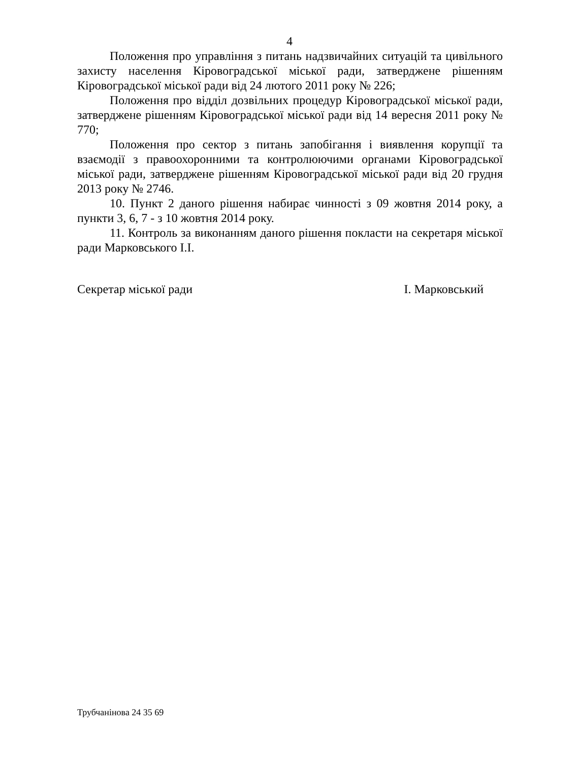4
Положення про управління з питань надзвичайних ситуацій та цивільного захисту населення Кіровоградської міської ради, затверджене рішенням Кіровоградської міської ради від 24 лютого 2011 року № 226;
Положення про відділ дозвільних процедур Кіровоградської міської ради, затверджене рішенням Кіровоградської міської ради від 14 вересня 2011 року № 770;
Положення про сектор з питань запобігання і виявлення корупції та взаємодії з правоохоронними та контролюючими органами Кіровоградської міської ради, затверджене рішенням Кіровоградської міської ради від 20 грудня 2013 року № 2746.
10. Пункт 2 даного рішення набирає чинності з 09 жовтня 2014 року, а пункти 3, 6, 7 - з 10 жовтня 2014 року.
11. Контроль за виконанням даного рішення покласти на секретаря міської ради Марковського І.І.
Секретар міської ради І. Марковський
Трубчанінова 24 35 69